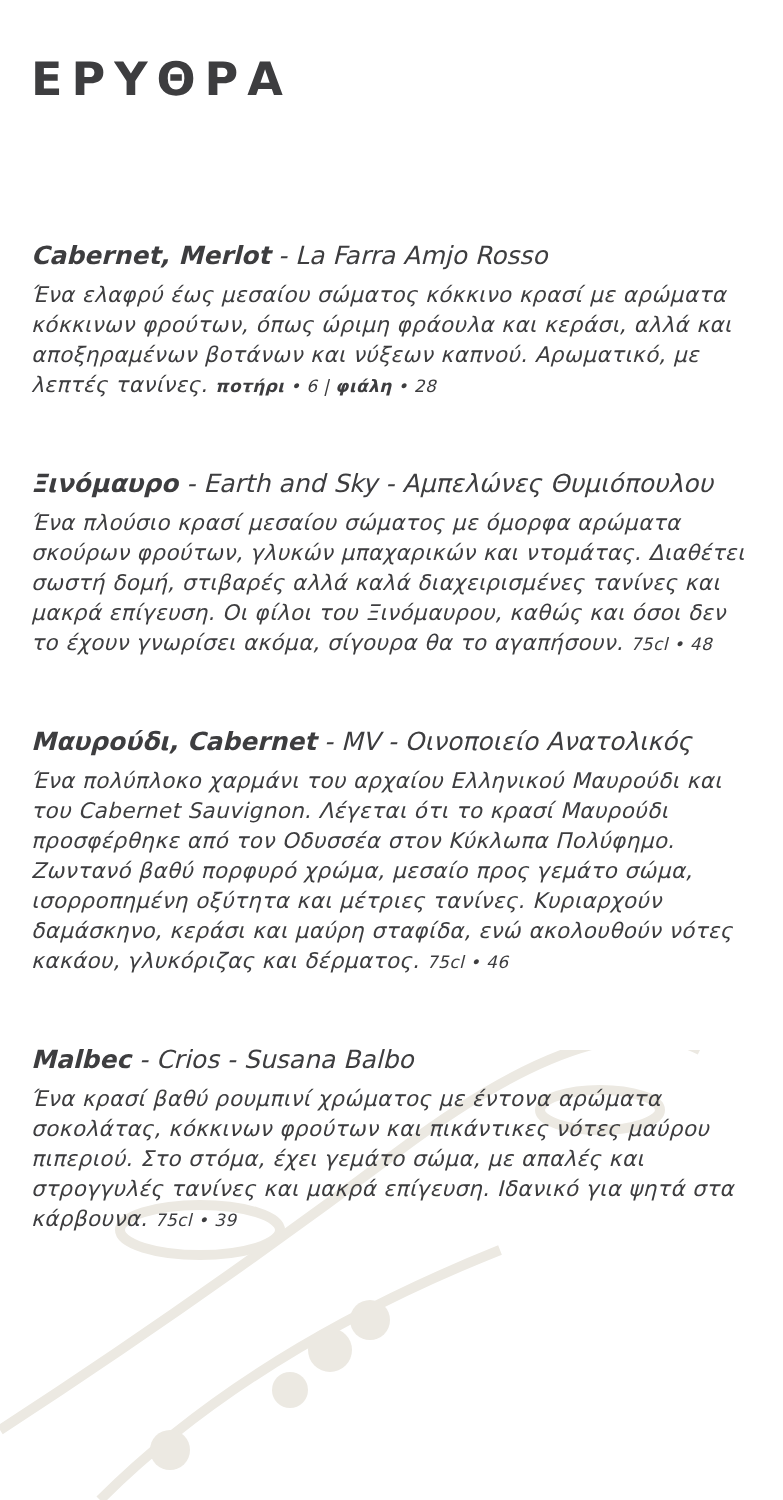ΕΡΥΘΡΑ
Cabernet, Merlot - La Farra Amjo Rosso
Ένα ελαφρύ έως μεσαίου σώματος κόκκινο κρασί με αρώματα κόκκινων φρούτων, όπως ώριμη φράουλα και κεράσι, αλλά και αποξηραμένων βοτάνων και νύξεων καπνού. Αρωματικό, με λεπτές τανίνες. ποτήρι • 6 | φιάλη • 28
Ξινόμαυρο - Earth and Sky - Αμπελώνες Θυμιόπουλου
Ένα πλούσιο κρασί μεσαίου σώματος με όμορφα αρώματα σκούρων φρούτων, γλυκών μπαχαρικών και ντομάτας. Διαθέτει σωστή δομή, στιβαρές αλλά καλά διαχειρισμένες τανίνες και μακρά επίγευση. Οι φίλοι του Ξινόμαυρου, καθώς και όσοι δεν το έχουν γνωρίσει ακόμα, σίγουρα θα το αγαπήσουν. 75cl • 48
Μαυρούδι, Cabernet - MV - Οινοποιείο Ανατολικός
Ένα πολύπλοκο χαρμάνι του αρχαίου Ελληνικού Μαυρούδι και του Cabernet Sauvignon. Λέγεται ότι το κρασί Μαυρούδι προσφέρθηκε από τον Οδυσσέα στον Κύκλωπα Πολύφημο. Ζωντανό βαθύ πορφυρό χρώμα, μεσαίο προς γεμάτο σώμα, ισορροπημένη οξύτητα και μέτριες τανίνες. Κυριαρχούν δαμάσκηνο, κεράσι και μαύρη σταφίδα, ενώ ακολουθούν νότες κακάου, γλυκόριζας και δέρματος. 75cl • 46
Malbec - Crios - Susana Balbo
Ένα κρασί βαθύ ρουμπινί χρώματος με έντονα αρώματα σοκολάτας, κόκκινων φρούτων και πικάντικες νότες μαύρου πιπεριού. Στο στόμα, έχει γεμάτο σώμα, με απαλές και στρογγυλές τανίνες και μακρά επίγευση. Ιδανικό για ψητά στα κάρβουνα. 75cl • 39